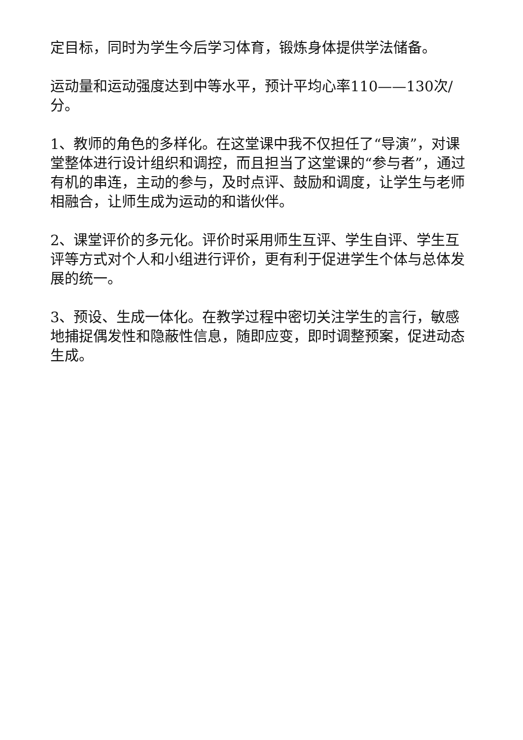定目标，同时为学生今后学习体育，锻炼身体提供学法储备。
运动量和运动强度达到中等水平，预计平均心率110——130次/分。
1、教师的角色的多样化。在这堂课中我不仅担任了“导演”，对课堂整体进行设计组织和调控，而且担当了这堂课的“参与者”，通过有机的串连，主动的参与，及时点评、鼓励和调度，让学生与老师相融合，让师生成为运动的和谐伙伴。
2、课堂评价的多元化。评价时采用师生互评、学生自评、学生互评等方式对个人和小组进行评价，更有利于促进学生个体与总体发展的统一。
3、预设、生成一体化。在教学过程中密切关注学生的言行，敏感地捕捉偶发性和隐蔽性信息，随即应变，即时调整预案，促进动态生成。